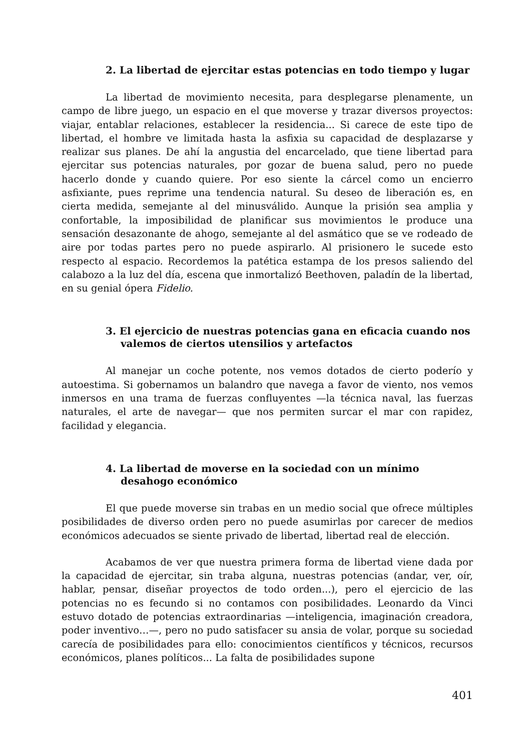2. La libertad de ejercitar estas potencias en todo tiempo y lugar
La libertad de movimiento necesita, para desplegarse plenamente, un campo de libre juego, un espacio en el que moverse y trazar diversos proyectos: viajar, entablar relaciones, establecer la residencia... Si carece de este tipo de libertad, el hombre ve limitada hasta la asfixia su capacidad de desplazarse y realizar sus planes. De ahí la angustia del encarcelado, que tiene libertad para ejercitar sus potencias naturales, por gozar de buena salud, pero no puede hacerlo donde y cuando quiere. Por eso siente la cárcel como un encierro asfixiante, pues reprime una tendencia natural. Su deseo de liberación es, en cierta medida, semejante al del minusválido. Aunque la prisión sea amplia y confortable, la imposibilidad de planificar sus movimientos le produce una sensación desazonante de ahogo, semejante al del asmático que se ve rodeado de aire por todas partes pero no puede aspirarlo. Al prisionero le sucede esto respecto al espacio. Recordemos la patética estampa de los presos saliendo del calabozo a la luz del día, escena que inmortalizó Beethoven, paladín de la libertad, en su genial ópera Fidelio.
3. El ejercicio de nuestras potencias gana en eficacia cuando nos valemos de ciertos utensilios y artefactos
Al manejar un coche potente, nos vemos dotados de cierto poderío y autoestima. Si gobernamos un balandro que navega a favor de viento, nos vemos inmersos en una trama de fuerzas confluyentes —la técnica naval, las fuerzas naturales, el arte de navegar— que nos permiten surcar el mar con rapidez, facilidad y elegancia.
4. La libertad de moverse en la sociedad con un mínimo desahogo económico
El que puede moverse sin trabas en un medio social que ofrece múltiples posibilidades de diverso orden pero no puede asumirlas por carecer de medios económicos adecuados se siente privado de libertad, libertad real de elección.
Acabamos de ver que nuestra primera forma de libertad viene dada por la capacidad de ejercitar, sin traba alguna, nuestras potencias (andar, ver, oír, hablar, pensar, diseñar proyectos de todo orden...), pero el ejercicio de las potencias no es fecundo si no contamos con posibilidades. Leonardo da Vinci estuvo dotado de potencias extraordinarias —inteligencia, imaginación creadora, poder inventivo…—, pero no pudo satisfacer su ansia de volar, porque su sociedad carecía de posibilidades para ello: conocimientos científicos y técnicos, recursos económicos, planes políticos... La falta de posibilidades supone
401